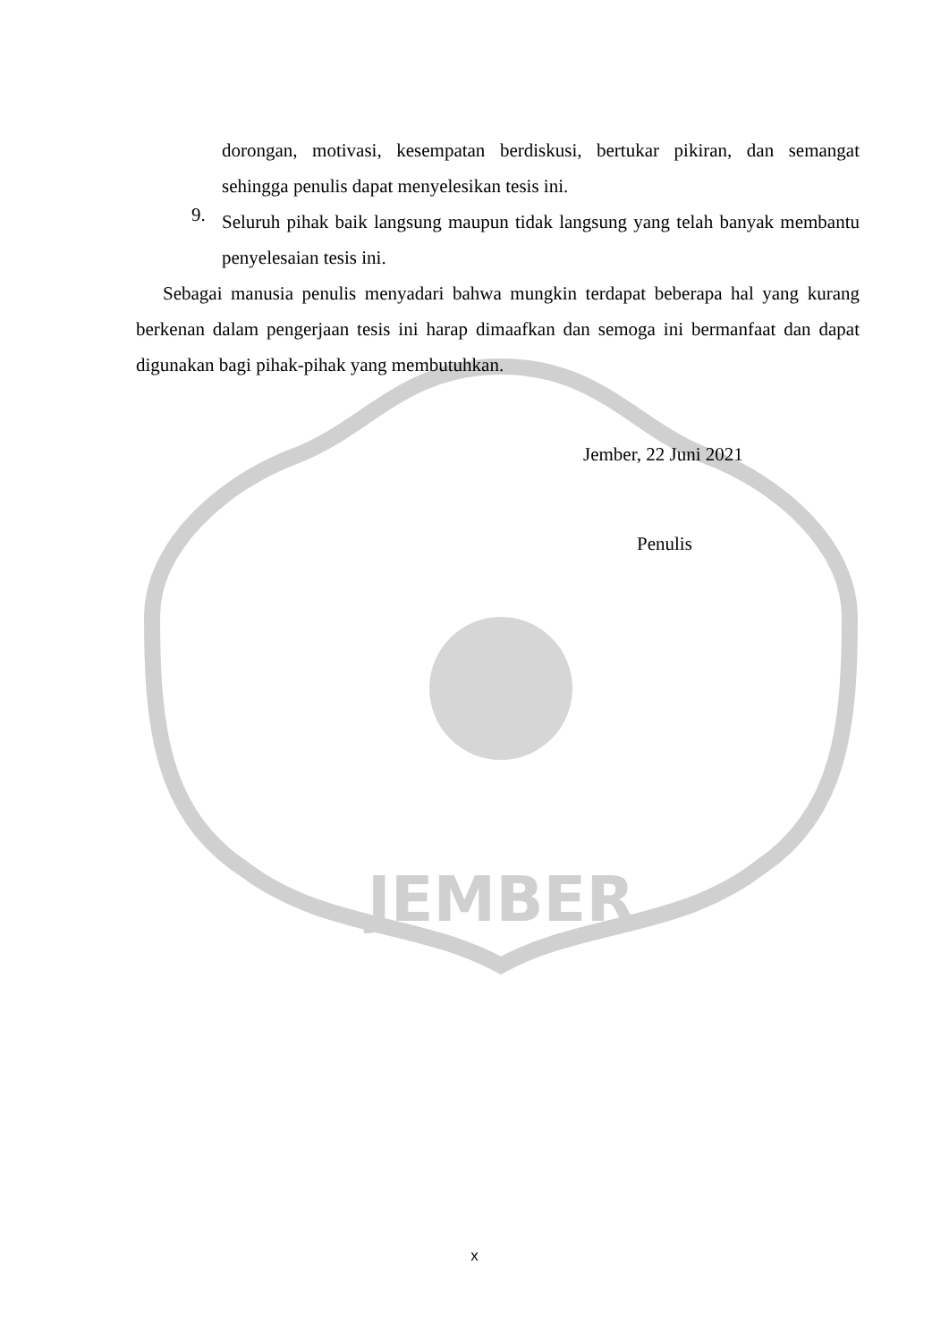JEMBER
dorongan, motivasi, kesempatan berdiskusi, bertukar pikiran, dan semangat sehingga penulis dapat menyelesikan tesis ini.
9.
Seluruh pihak baik langsung maupun tidak langsung yang telah banyak membantu penyelesaian tesis ini.
Sebagai manusia penulis menyadari bahwa mungkin terdapat beberapa hal yang kurang berkenan dalam pengerjaan tesis ini harap dimaafkan dan semoga ini bermanfaat dan dapat digunakan bagi pihak-pihak yang membutuhkan.
Jember, 22 Juni 2021
Penulis
x